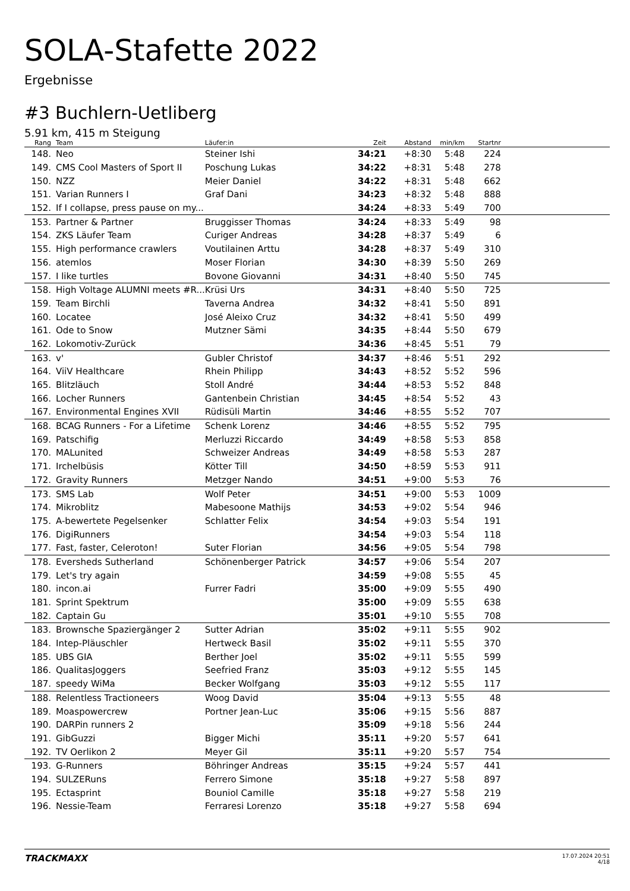SOLA-Stafette 2022
Ergebnisse
#3 Buchlern-Uetliberg
5.91 km, 415 m Steigung
| Rang | | Team | Läufer:in | Zeit | Abstand | min/km | Startnr | |
| --- | --- | --- | --- | --- | --- | --- | --- | --- |
| 148. | | Neo | Steiner Ishi | 34:21 | +8:30 | 5:48 | 224 | |
| 149. | | CMS Cool Masters of Sport II | Poschung Lukas | 34:22 | +8:31 | 5:48 | 278 | |
| 150. | | NZZ | Meier Daniel | 34:22 | +8:31 | 5:48 | 662 | |
| 151. | | Varian Runners I | Graf Dani | 34:23 | +8:32 | 5:48 | 888 | |
| 152. | | If I collapse, press pause on my... | | 34:24 | +8:33 | 5:49 | 700 | |
| 153. | | Partner & Partner | Bruggisser Thomas | 34:24 | +8:33 | 5:49 | 98 | |
| 154. | | ZKS Läufer Team | Curiger Andreas | 34:28 | +8:37 | 5:49 | 6 | |
| 155. | | High performance crawlers | Voutilainen Arttu | 34:28 | +8:37 | 5:49 | 310 | |
| 156. | | atemlos | Moser Florian | 34:30 | +8:39 | 5:50 | 269 | |
| 157. | | I like turtles | Bovone Giovanni | 34:31 | +8:40 | 5:50 | 745 | |
| 158. | | High Voltage ALUMNI meets #R... | Krüsi Urs | 34:31 | +8:40 | 5:50 | 725 | |
| 159. | | Team Birchli | Taverna Andrea | 34:32 | +8:41 | 5:50 | 891 | |
| 160. | | Locatee | José Aleixo Cruz | 34:32 | +8:41 | 5:50 | 499 | |
| 161. | | Ode to Snow | Mutzner Sämi | 34:35 | +8:44 | 5:50 | 679 | |
| 162. | | Lokomotiv-Zurück | | 34:36 | +8:45 | 5:51 | 79 | |
| 163. | | v' | Gubler Christof | 34:37 | +8:46 | 5:51 | 292 | |
| 164. | | ViiV Healthcare | Rhein Philipp | 34:43 | +8:52 | 5:52 | 596 | |
| 165. | | Blitzläuch | Stoll André | 34:44 | +8:53 | 5:52 | 848 | |
| 166. | | Locher Runners | Gantenbein Christian | 34:45 | +8:54 | 5:52 | 43 | |
| 167. | | Environmental Engines XVII | Rüdisüli Martin | 34:46 | +8:55 | 5:52 | 707 | |
| 168. | | BCAG Runners - For a Lifetime | Schenk Lorenz | 34:46 | +8:55 | 5:52 | 795 | |
| 169. | | Patschifig | Merluzzi Riccardo | 34:49 | +8:58 | 5:53 | 858 | |
| 170. | | MALunited | Schweizer Andreas | 34:49 | +8:58 | 5:53 | 287 | |
| 171. | | Irchelbüsis | Kötter Till | 34:50 | +8:59 | 5:53 | 911 | |
| 172. | | Gravity Runners | Metzger Nando | 34:51 | +9:00 | 5:53 | 76 | |
| 173. | | SMS Lab | Wolf Peter | 34:51 | +9:00 | 5:53 | 1009 | |
| 174. | | Mikroblitz | Mabesoone Mathijs | 34:53 | +9:02 | 5:54 | 946 | |
| 175. | | A-bewertete Pegelsenker | Schlatter Felix | 34:54 | +9:03 | 5:54 | 191 | |
| 176. | | DigiRunners | | 34:54 | +9:03 | 5:54 | 118 | |
| 177. | | Fast, faster, Celeroton! | Suter Florian | 34:56 | +9:05 | 5:54 | 798 | |
| 178. | | Eversheds Sutherland | Schönenberger Patrick | 34:57 | +9:06 | 5:54 | 207 | |
| 179. | | Let's try again | | 34:59 | +9:08 | 5:55 | 45 | |
| 180. | | incon.ai | Furrer Fadri | 35:00 | +9:09 | 5:55 | 490 | |
| 181. | | Sprint Spektrum | | 35:00 | +9:09 | 5:55 | 638 | |
| 182. | | Captain Gu | | 35:01 | +9:10 | 5:55 | 708 | |
| 183. | | Brownsche Spaziergänger 2 | Sutter Adrian | 35:02 | +9:11 | 5:55 | 902 | |
| 184. | | Intep-Pläuschler | Hertweck Basil | 35:02 | +9:11 | 5:55 | 370 | |
| 185. | | UBS GIA | Berther Joel | 35:02 | +9:11 | 5:55 | 599 | |
| 186. | | QualitasJoggers | Seefried Franz | 35:03 | +9:12 | 5:55 | 145 | |
| 187. | | speedy WiMa | Becker Wolfgang | 35:03 | +9:12 | 5:55 | 117 | |
| 188. | | Relentless Tractioneers | Woog David | 35:04 | +9:13 | 5:55 | 48 | |
| 189. | | Moaspowercrew | Portner Jean-Luc | 35:06 | +9:15 | 5:56 | 887 | |
| 190. | | DARPin runners 2 | | 35:09 | +9:18 | 5:56 | 244 | |
| 191. | | GibGuzzi | Bigger Michi | 35:11 | +9:20 | 5:57 | 641 | |
| 192. | | TV Oerlikon 2 | Meyer Gil | 35:11 | +9:20 | 5:57 | 754 | |
| 193. | | G-Runners | Böhringer Andreas | 35:15 | +9:24 | 5:57 | 441 | |
| 194. | | SULZERuns | Ferrero Simone | 35:18 | +9:27 | 5:58 | 897 | |
| 195. | | Ectasprint | Bouniol Camille | 35:18 | +9:27 | 5:58 | 219 | |
| 196. | | Nessie-Team | Ferraresi Lorenzo | 35:18 | +9:27 | 5:58 | 694 | |
TRACKMAXX
17.07.2024 20:51
4/18